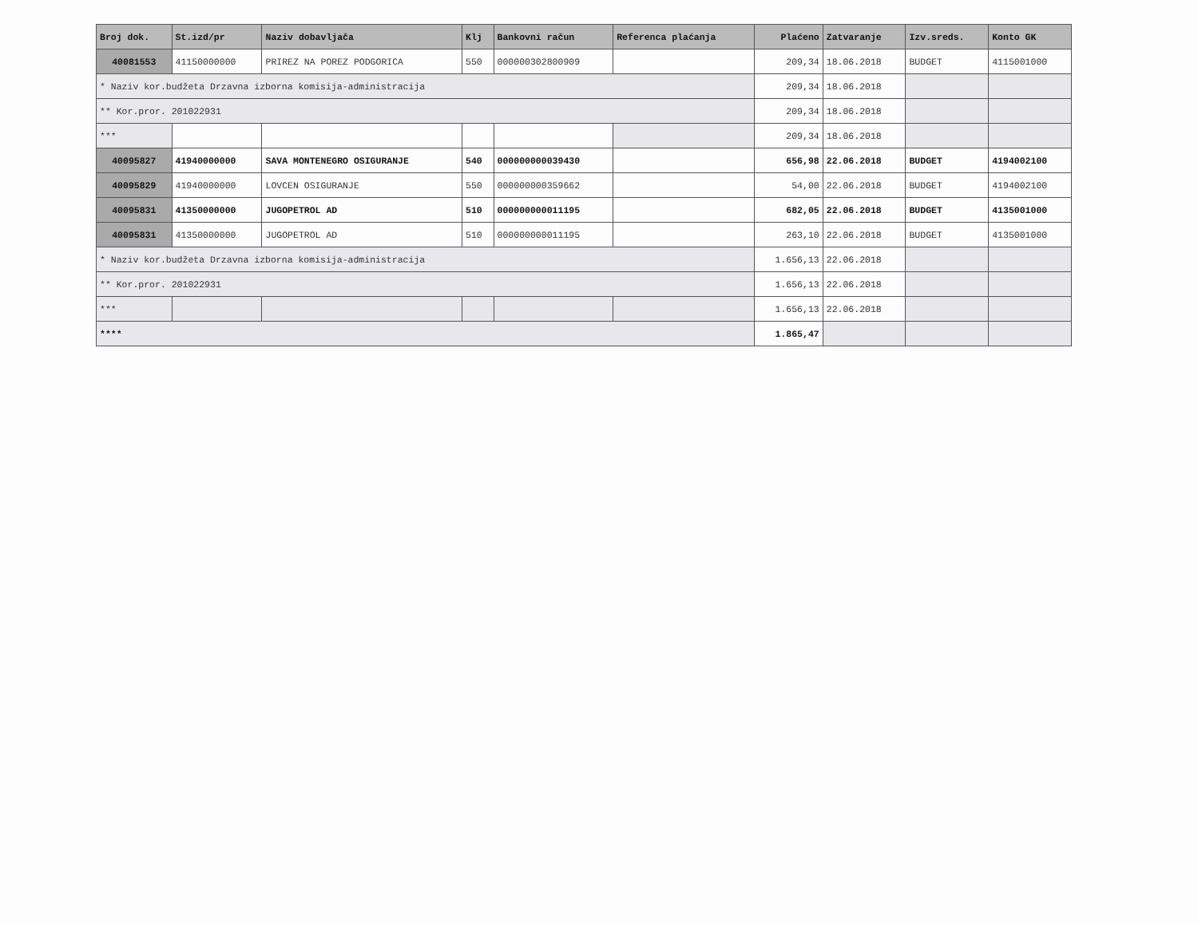| Broj dok. | St.izd/pr | Naziv dobavljača | Klj | Bankovni račun | Referenca plaćanja | Plaćeno | Zatvaranje | Izv.sreds. | Konto GK |
| --- | --- | --- | --- | --- | --- | --- | --- | --- | --- |
| 40081553 | 41150000000 | PRIREZ NA POREZ PODGORICA | 550 | 000000302800909 | | 209,34 | 18.06.2018 | BUDGET | 4115001000 |
| * Naziv kor.budžeta Drzavna izborna komisija-administracija | | | | | | 209,34 | 18.06.2018 | | |
| ** Kor.pror. 201022931 | | | | | | 209,34 | 18.06.2018 | | |
| *** | | | | | | 209,34 | 18.06.2018 | | |
| 40095827 | 41940000000 | SAVA MONTENEGRO OSIGURANJE | 540 | 000000000039430 | | 656,98 | 22.06.2018 | BUDGET | 4194002100 |
| 40095829 | 41940000000 | LOVCEN OSIGURANJE | 550 | 000000000359662 | | 54,00 | 22.06.2018 | BUDGET | 4194002100 |
| 40095831 | 41350000000 | JUGOPETROL AD | 510 | 000000000011195 | | 682,05 | 22.06.2018 | BUDGET | 4135001000 |
| 40095831 | 41350000000 | JUGOPETROL AD | 510 | 000000000011195 | | 263,10 | 22.06.2018 | BUDGET | 4135001000 |
| * Naziv kor.budžeta Drzavna izborna komisija-administracija | | | | | | 1.656,13 | 22.06.2018 | | |
| ** Kor.pror. 201022931 | | | | | | 1.656,13 | 22.06.2018 | | |
| *** | | | | | | 1.656,13 | 22.06.2018 | | |
| **** | | | | | | 1.865,47 | | | |